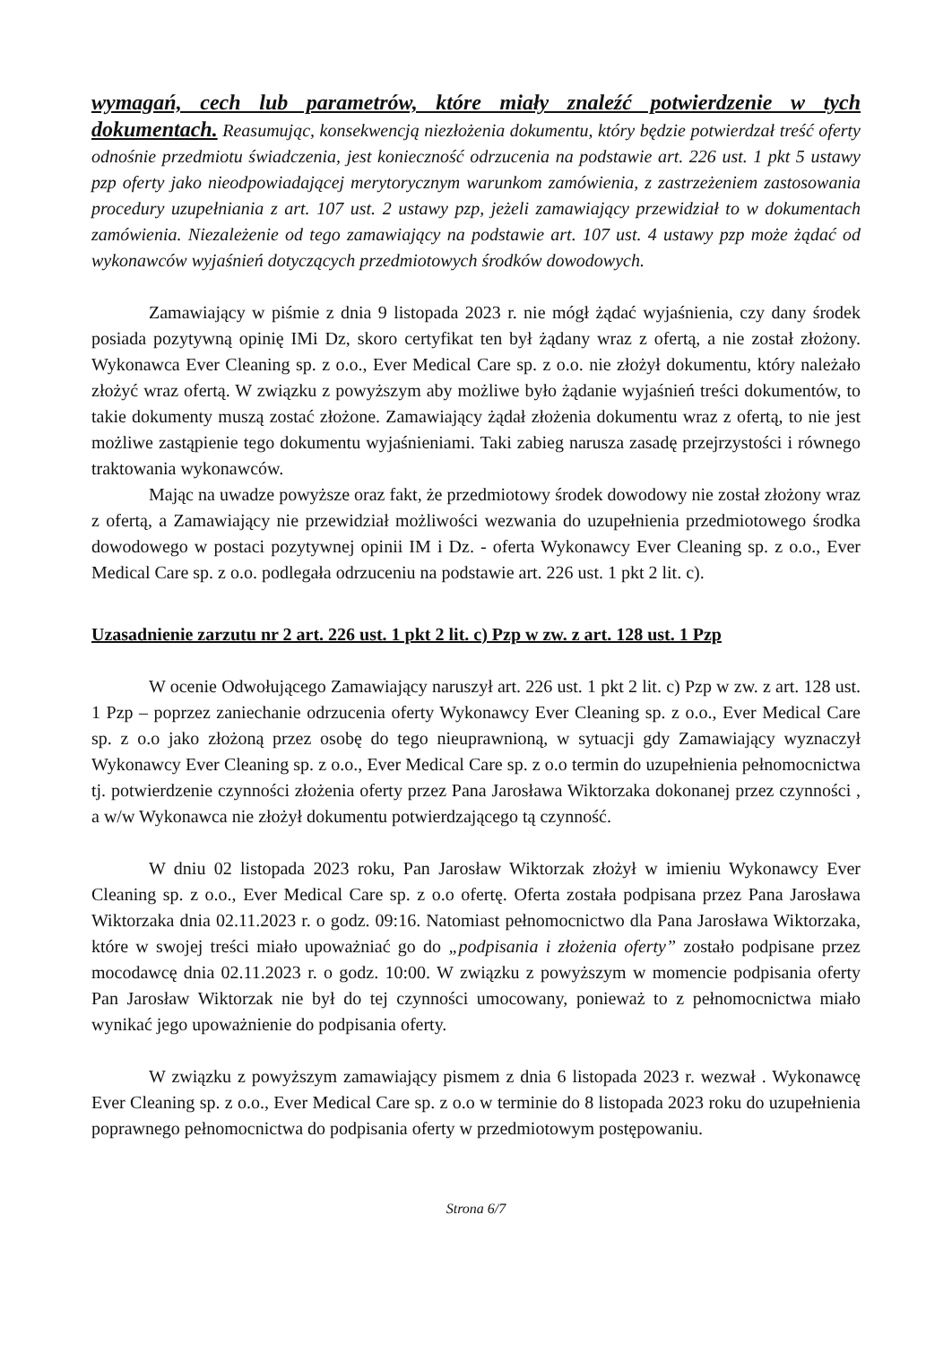wymagań, cech lub parametrów, które miały znaleźć potwierdzenie w tych dokumentach. Reasumując, konsekwencją niezłożenia dokumentu, który będzie potwierdzał treść oferty odnośnie przedmiotu świadczenia, jest konieczność odrzucenia na podstawie art. 226 ust. 1 pkt 5 ustawy pzp oferty jako nieodpowiadającej merytorycznym warunkom zamówienia, z zastrzeżeniem zastosowania procedury uzupełniania z art. 107 ust. 2 ustawy pzp, jeżeli zamawiający przewidział to w dokumentach zamówienia. Niezależenie od tego zamawiający na podstawie art. 107 ust. 4 ustawy pzp może żądać od wykonawców wyjaśnień dotyczących przedmiotowych środków dowodowych.
Zamawiający w piśmie z dnia 9 listopada 2023 r. nie mógł żądać wyjaśnienia, czy dany środek posiada pozytywną opinię IMi Dz, skoro certyfikat ten był żądany wraz z ofertą, a nie został złożony. Wykonawca Ever Cleaning sp. z o.o., Ever Medical Care sp. z o.o. nie złożył dokumentu, który należało złożyć wraz ofertą. W związku z powyższym aby możliwe było żądanie wyjaśnień treści dokumentów, to takie dokumenty muszą zostać złożone. Zamawiający żądał złożenia dokumentu wraz z ofertą, to nie jest możliwe zastąpienie tego dokumentu wyjaśnieniami. Taki zabieg narusza zasadę przejrzystości i równego traktowania wykonawców.
Mając na uwadze powyższe oraz fakt, że przedmiotowy środek dowodowy nie został złożony wraz z ofertą, a Zamawiający nie przewidział możliwości wezwania do uzupełnienia przedmiotowego środka dowodowego w postaci pozytywnej opinii IM i Dz. - oferta Wykonawcy Ever Cleaning sp. z o.o., Ever Medical Care sp. z o.o. podlegała odrzuceniu na podstawie art. 226 ust. 1 pkt 2 lit. c).
Uzasadnienie zarzutu nr 2 art. 226 ust. 1 pkt 2 lit. c) Pzp w zw. z art. 128 ust. 1 Pzp
W ocenie Odwołującego Zamawiający naruszył art. 226 ust. 1 pkt 2 lit. c) Pzp w zw. z art. 128 ust. 1 Pzp – poprzez zaniechanie odrzucenia oferty Wykonawcy Ever Cleaning sp. z o.o., Ever Medical Care sp. z o.o jako złożoną przez osobę do tego nieuprawnioną, w sytuacji gdy Zamawiający wyznaczył Wykonawcy Ever Cleaning sp. z o.o., Ever Medical Care sp. z o.o termin do uzupełnienia pełnomocnictwa tj. potwierdzenie czynności złożenia oferty przez Pana Jarosława Wiktorzaka dokonanej przez czynności , a w/w Wykonawca nie złożył dokumentu potwierdzającego tą czynność.
W dniu 02 listopada 2023 roku, Pan Jarosław Wiktorzak złożył w imieniu Wykonawcy Ever Cleaning sp. z o.o., Ever Medical Care sp. z o.o ofertę. Oferta została podpisana przez Pana Jarosława Wiktorzaka dnia 02.11.2023 r. o godz. 09:16. Natomiast pełnomocnictwo dla Pana Jarosława Wiktorzaka, które w swojej treści miało upoważniać go do „podpisania i złożenia oferty” zostało podpisane przez mocodawcę dnia 02.11.2023 r. o godz. 10:00. W związku z powyższym w momencie podpisania oferty Pan Jarosław Wiktorzak nie był do tej czynności umocowany, ponieważ to z pełnomocnictwa miało wynikać jego upoważnienie do podpisania oferty.
W związku z powyższym zamawiający pismem z dnia 6 listopada 2023 r. wezwał . Wykonawcę Ever Cleaning sp. z o.o., Ever Medical Care sp. z o.o w terminie do 8 listopada 2023 roku do uzupełnienia poprawnego pełnomocnictwa do podpisania oferty w przedmiotowym postępowaniu.
Strona 6/7